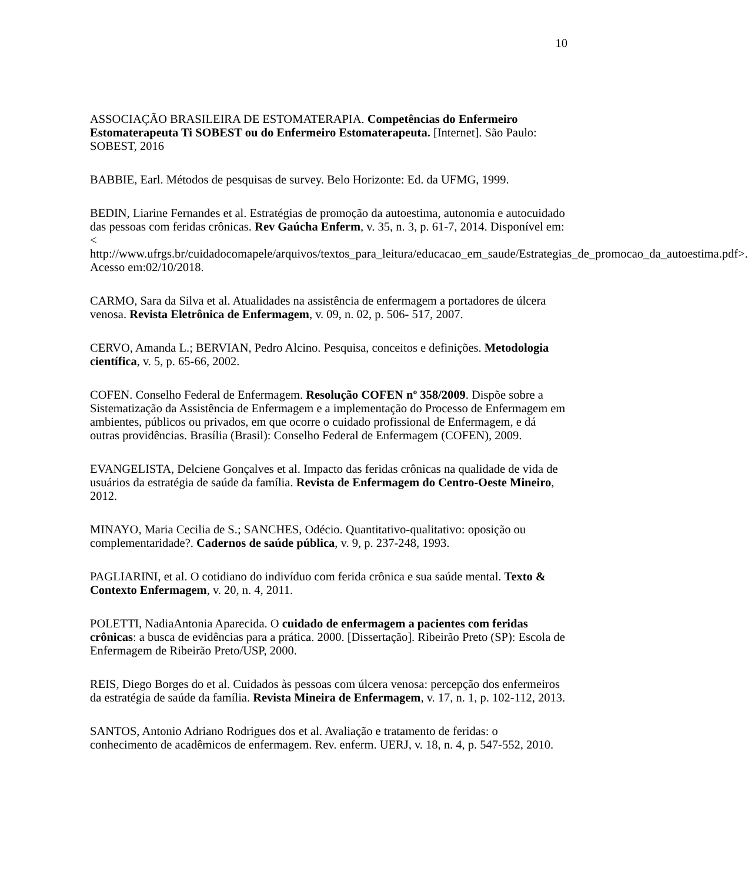10
ASSOCIAÇÃO BRASILEIRA DE ESTOMATERAPIA. Competências do Enfermeiro Estomaterapeuta Ti SOBEST ou do Enfermeiro Estomaterapeuta. [Internet]. São Paulo: SOBEST, 2016
BABBIE, Earl. Métodos de pesquisas de survey. Belo Horizonte: Ed. da UFMG, 1999.
BEDIN, Liarine Fernandes et al. Estratégias de promoção da autoestima, autonomia e autocuidado das pessoas com feridas crônicas. Rev Gaúcha Enferm, v. 35, n. 3, p. 61-7, 2014. Disponível em: < http://www.ufrgs.br/cuidadocomapele/arquivos/textos_para_leitura/educacao_em_saude/Estrategias_de_promocao_da_autoestima.pdf>. Acesso em:02/10/2018.
CARMO, Sara da Silva et al. Atualidades na assistência de enfermagem a portadores de úlcera venosa. Revista Eletrônica de Enfermagem, v. 09, n. 02, p. 506- 517, 2007.
CERVO, Amanda L.; BERVIAN, Pedro Alcino. Pesquisa, conceitos e definições. Metodologia científica, v. 5, p. 65-66, 2002.
COFEN. Conselho Federal de Enfermagem. Resolução COFEN nº 358/2009. Dispõe sobre a Sistematização da Assistência de Enfermagem e a implementação do Processo de Enfermagem em ambientes, públicos ou privados, em que ocorre o cuidado profissional de Enfermagem, e dá outras providências. Brasília (Brasil): Conselho Federal de Enfermagem (COFEN), 2009.
EVANGELISTA, Delciene Gonçalves et al. Impacto das feridas crônicas na qualidade de vida de usuários da estratégia de saúde da família. Revista de Enfermagem do Centro-Oeste Mineiro, 2012.
MINAYO, Maria Cecilia de S.; SANCHES, Odécio. Quantitativo-qualitativo: oposição ou complementaridade?. Cadernos de saúde pública, v. 9, p. 237-248, 1993.
PAGLIARINI, et al. O cotidiano do indivíduo com ferida crônica e sua saúde mental. Texto & Contexto Enfermagem, v. 20, n. 4, 2011.
POLETTI, NadiaAntonia Aparecida. O cuidado de enfermagem a pacientes com feridas crônicas: a busca de evidências para a prática. 2000. [Dissertação]. Ribeirão Preto (SP): Escola de Enfermagem de Ribeirão Preto/USP, 2000.
REIS, Diego Borges do et al. Cuidados às pessoas com úlcera venosa: percepção dos enfermeiros da estratégia de saúde da família. Revista Mineira de Enfermagem, v. 17, n. 1, p. 102-112, 2013.
SANTOS, Antonio Adriano Rodrigues dos et al. Avaliação e tratamento de feridas: o conhecimento de acadêmicos de enfermagem. Rev. enferm. UERJ, v. 18, n. 4, p. 547-552, 2010.